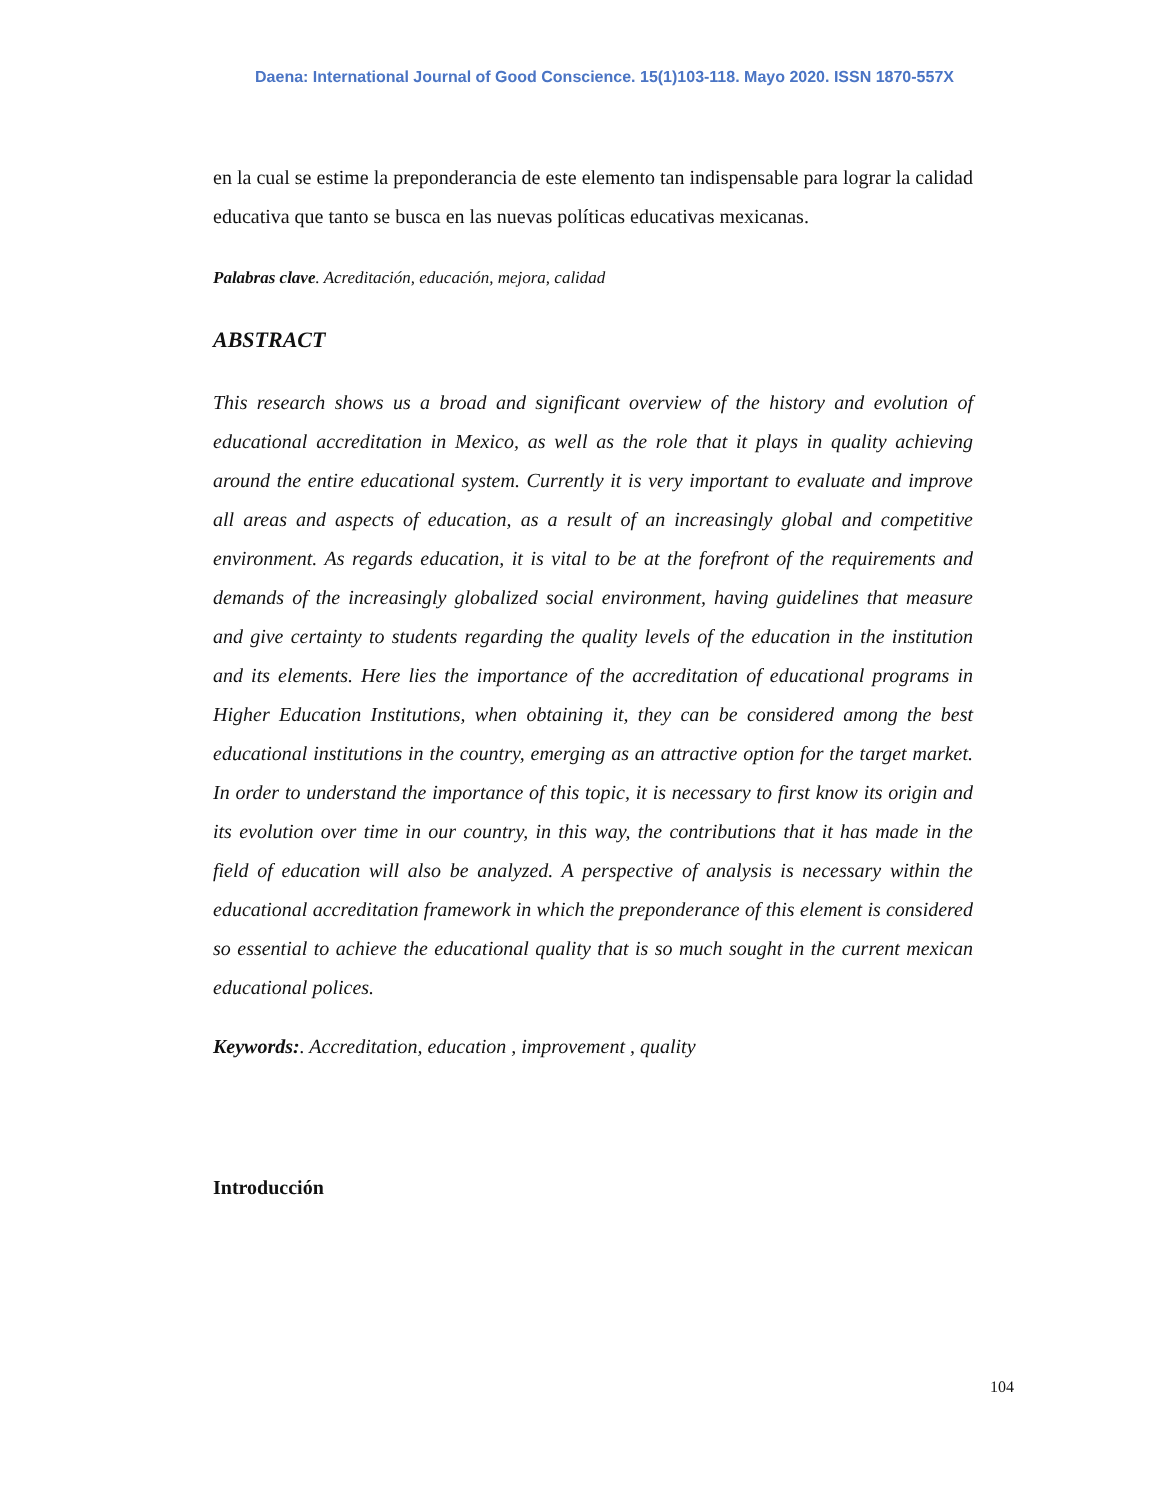Daena: International Journal of Good Conscience. 15(1)103-118. Mayo 2020. ISSN 1870-557X
en la cual se estime la preponderancia de este elemento tan indispensable para lograr la calidad educativa que tanto se busca en las nuevas políticas educativas mexicanas.
Palabras clave. Acreditación, educación, mejora, calidad
ABSTRACT
This research shows us a broad and significant overview of the history and evolution of educational accreditation in Mexico, as well as the role that it plays in quality achieving around the entire educational system. Currently it is very important to evaluate and improve all areas and aspects of education, as a result of an increasingly global and competitive environment. As regards education, it is vital to be at the forefront of the requirements and demands of the increasingly globalized social environment, having guidelines that measure and give certainty to students regarding the quality levels of the education in the institution and its elements. Here lies the importance of the accreditation of educational programs in Higher Education Institutions, when obtaining it, they can be considered among the best educational institutions in the country, emerging as an attractive option for the target market. In order to understand the importance of this topic, it is necessary to first know its origin and its evolution over time in our country, in this way, the contributions that it has made in the field of education will also be analyzed. A perspective of analysis is necessary within the educational accreditation framework in which the preponderance of this element is considered so essential to achieve the educational quality that is so much sought in the current mexican educational polices.
Keywords:. Accreditation, education , improvement , quality
Introducción
104